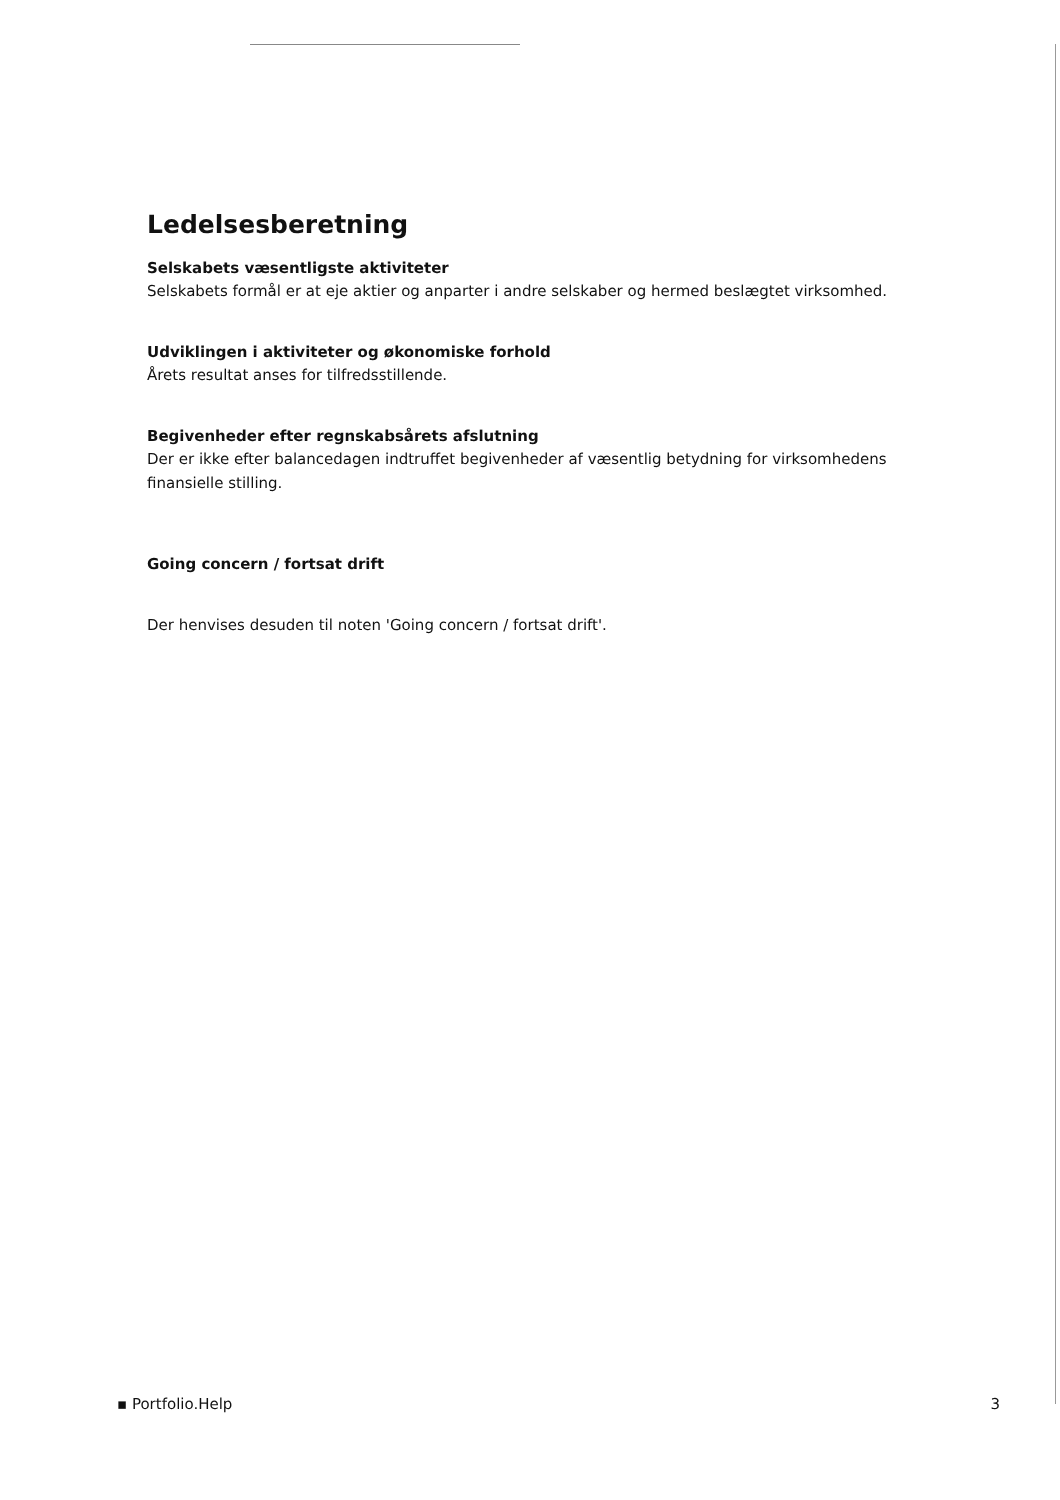Ledelsesberetning
Selskabets væsentligste aktiviteter
Selskabets formål er at eje aktier og anparter i andre selskaber og hermed beslægtet virksomhed.
Udviklingen i aktiviteter og økonomiske forhold
Årets resultat anses for tilfredsstillende.
Begivenheder efter regnskabsårets afslutning
Der er ikke efter balancedagen indtruffet begivenheder af væsentlig betydning for virksomhedens finansielle stilling.
Going concern / fortsat drift
Der henvises desuden til noten 'Going concern / fortsat drift'.
▪ Portfolio.Help 3